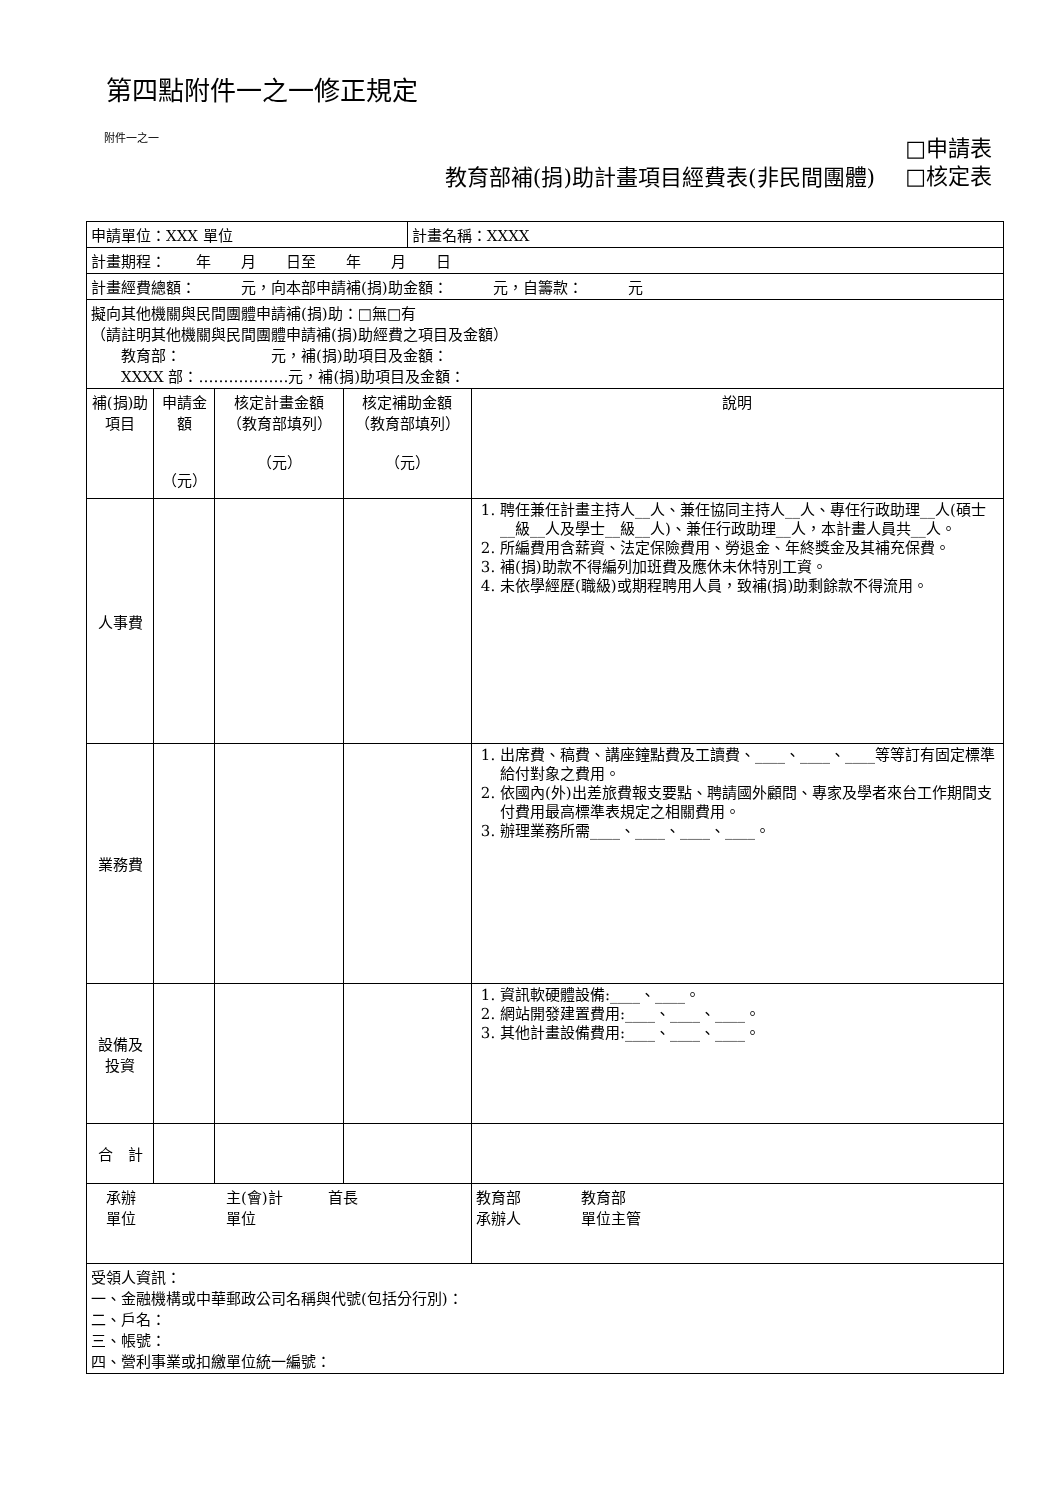第四點附件一之一修正規定
附件一之一
教育部補(捐)助計畫項目經費表(非民間團體)
□申請表
□核定表
| 申請單位：XXX 單位 | | | | 計畫名稱：XXXX | |
| 計畫期程： 年 月 日至 年 月 日 | | | | | |
| 計畫經費總額： 元，向本部申請補(捐)助金額： 元，自籌款： 元 | | | | | |
| 擬向其他機關與民間團體申請補(捐)助：□無□有 （請註明其他機關與民間團體申請補(捐)助經費之項目及金額） 教育部： 元，補(捐)助項目及金額： XXXX 部：………………元，補(捐)助項目及金額： | | | | | |
| 補(捐)助項目 | 申請金額 （元） | 核定計畫金額（教育部填列） （元） | 核定補助金額（教育部填列） （元） | | 說明 |
| 人事費 | | | | | 1. 聘任兼任計畫主持人__人、兼任協同主持人__人、專任行政助理__人(碩士__級__人及學士__級__人)、兼任行政助理__人，本計畫人員共__人。 2. 所編費用含薪資、法定保險費用、勞退金、年終獎金及其補充保費。 3. 補(捐)助款不得編列加班費及應休未休特別工資。 4. 未依學經歷(職級)或期程聘用人員，致補(捐)助剩餘款不得流用。 |
| 業務費 | | | | | 1. 出席費、稿費、講座鐘點費及工讀費、____、____、____等等訂有固定標準給付對象之費用。 2. 依國內(外)出差旅費報支要點、聘請國外顧問、專家及學者來台工作期間支付費用最高標準表規定之相關費用。 3. 辦理業務所需____、____、____、____。 |
| 設備及投資 | | | | | 1. 資訊軟硬體設備:____、____。 2. 網站開發建置費用:____、____、____。 3. 其他計畫設備費用:____、____、____。 |
| 合 計 | | | | | |
| 承辦 主(會)計 首長 單位 單位 | | | | | 教育部 教育部 承辦人 單位主管 |
| 受領人資訊： 一、金融機構或中華郵政公司名稱與代號(包括分行別)： 二、戶名： 三、帳號： 四、營利事業或扣繳單位統一編號： | | | | | |